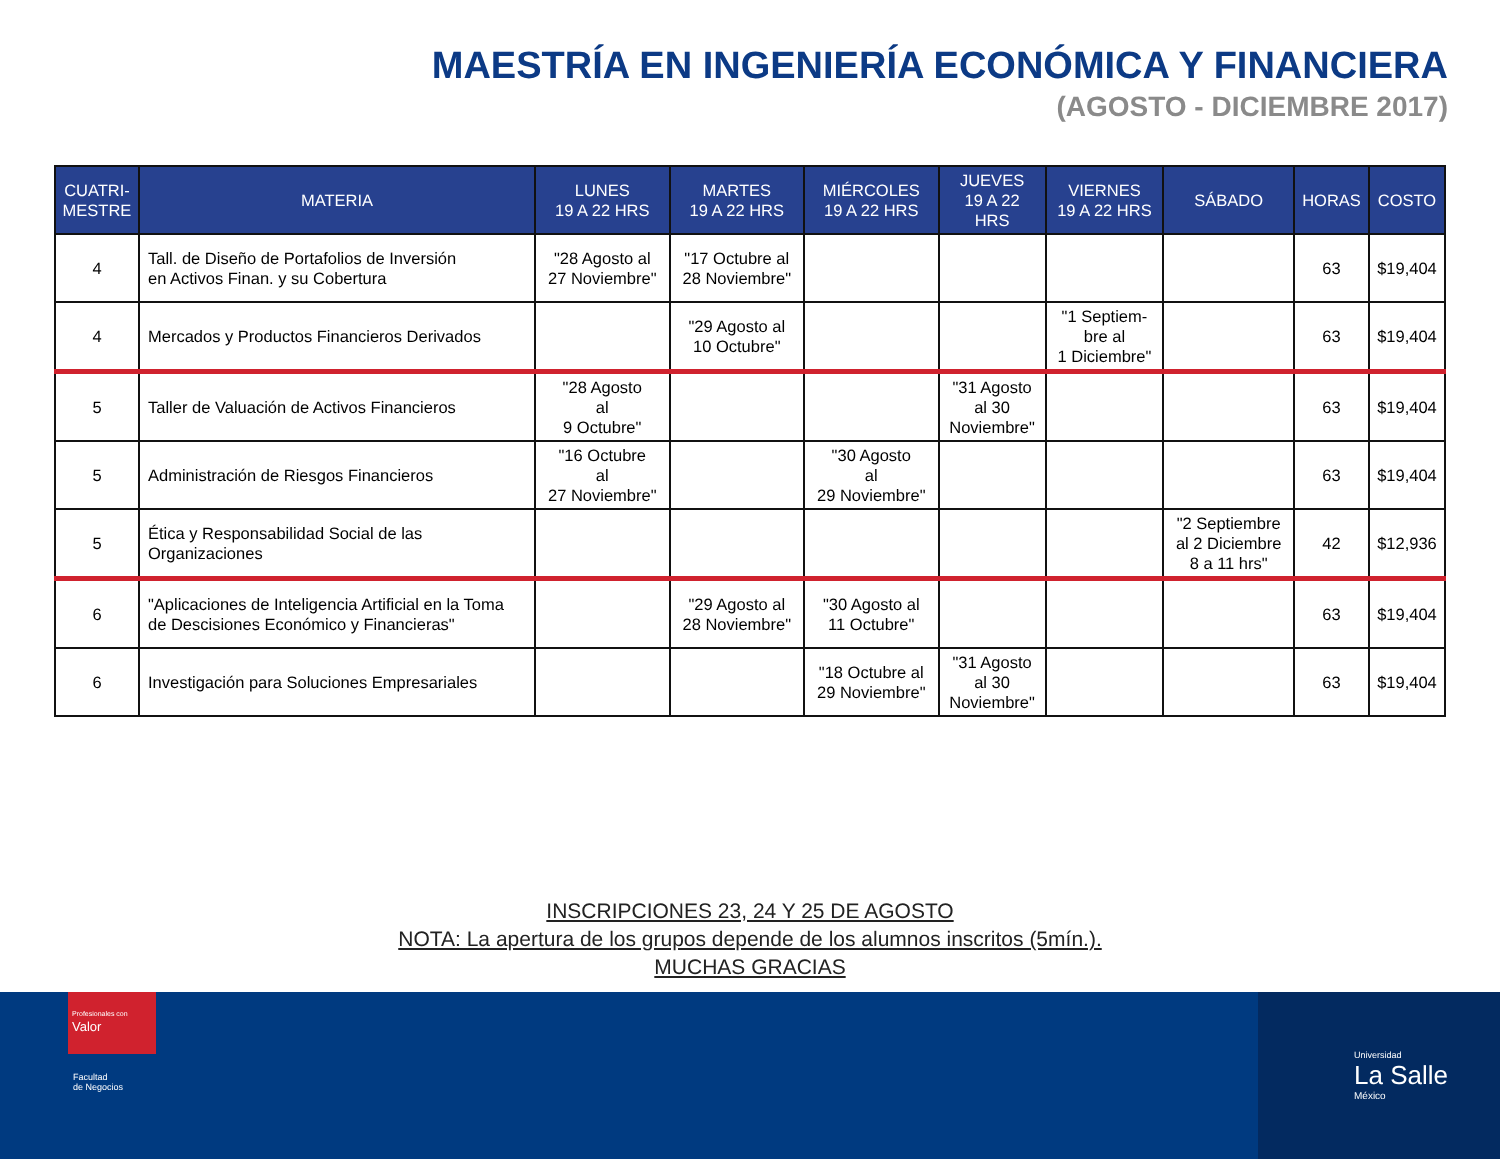MAESTRÍA EN INGENIERÍA ECONÓMICA Y FINANCIERA
(AGOSTO - DICIEMBRE 2017)
| CUATRI- MESTRE | MATERIA | LUNES 19 A 22 HRS | MARTES 19 A 22 HRS | MIÉRCOLES 19 A 22 HRS | JUEVES 19 A 22 HRS | VIERNES 19 A 22 HRS | SÁBADO | HORAS | COSTO |
| --- | --- | --- | --- | --- | --- | --- | --- | --- | --- |
| 4 | Tall. de Diseño de Portafolios de Inversión en Activos Finan. y su Cobertura | "28 Agosto al 27 Noviembre" | "17 Octubre al 28 Noviembre" | | | | | 63 | $19,404 |
| 4 | Mercados y Productos Financieros Derivados | | "29 Agosto al 10 Octubre" | | | "1 Septiem- bre al 1 Diciembre" | | 63 | $19,404 |
| 5 | Taller de Valuación de Activos Financieros | "28 Agosto al 9 Octubre" | | | "31 Agosto al 30 Noviembre" | | | 63 | $19,404 |
| 5 | Administración de Riesgos Financieros | "16 Octubre al 27 Noviembre" | | "30 Agosto al 29 Noviembre" | | | | 63 | $19,404 |
| 5 | Ética y Responsabilidad Social de las Organizaciones | | | | | | "2 Septiembre al 2 Diciembre 8 a 11 hrs" | 42 | $12,936 |
| 6 | "Aplicaciones de Inteligencia Artificial en la Toma de Descisiones Económico y Financieras" | | "29 Agosto al 28 Noviembre" | "30 Agosto al 11 Octubre" | | | | 63 | $19,404 |
| 6 | Investigación para Soluciones Empresariales | | | "18 Octubre al 29 Noviembre" | "31 Agosto al 30 Noviembre" | | | 63 | $19,404 |
INSCRIPCIONES 23, 24 Y 25 DE AGOSTO
NOTA: La apertura de los grupos depende de los alumnos inscritos (5mín.).
MUCHAS GRACIAS
Profesionales con Valor
Facultad
de Negocios
Universidad
La Salle
México